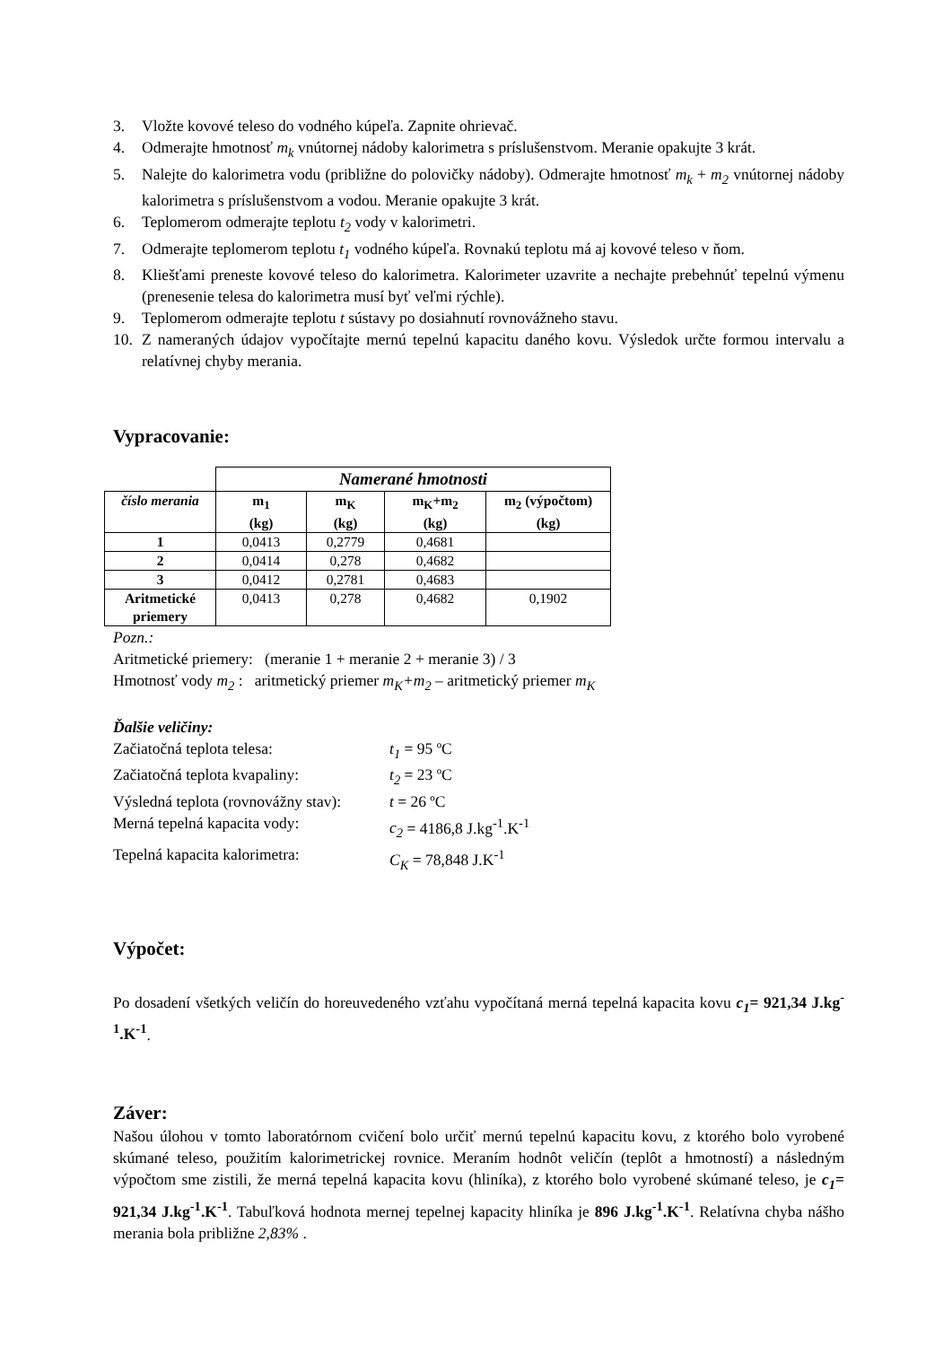3. Vložte kovové teleso do vodného kúpeľa. Zapnite ohrievač.
4. Odmerajte hmotnosť m<sub>k</sub> vnútornej nádoby kalorimetra s príslušenstvom. Meranie opakujte 3 krát.
5. Nalejte do kalorimetra vodu (približne do polovičky nádoby). Odmerajte hmotnosť m<sub>k</sub> + m<sub>2</sub> vnútornej nádoby kalorimetra s príslušenstvom a vodou. Meranie opakujte 3 krát.
6. Teplomerom odmerajte teplotu t<sub>2</sub> vody v kalorimetri.
7. Odmerajte teplomerom teplotu t<sub>1</sub> vodného kúpeľa. Rovnakú teplotu má aj kovové teleso v ňom.
8. Kliešťami preneste kovové teleso do kalorimetra. Kalorimeter uzavrite a nechajte prebehnúť tepelnú výmenu (prenesenie telesa do kalorimetra musí byť veľmi rýchle).
9. Teplomerom odmerajte teplotu t sústavy po dosiahnutí rovnovážneho stavu.
10. Z nameraných údajov vypočítajte mernú tepelnú kapacitu daného kovu. Výsledok určte formou intervalu a relatívnej chyby merania.
Vypracovanie:
| | Namerané hmotnosti | | | |
| číslo merania | m<sub>1</sub> (kg) | m<sub>K</sub> (kg) | m<sub>K</sub>+m<sub>2</sub> (kg) | m<sub>2</sub> (výpočtom) (kg) |
| 1 | 0,0413 | 0,2779 | 0,4681 | |
| 2 | 0,0414 | 0,278 | 0,4682 | |
| 3 | 0,0412 | 0,2781 | 0,4683 | |
| Aritmetické priemery | 0,0413 | 0,278 | 0,4682 | 0,1902 |
Pozn.:
Aritmetické priemery: (meranie 1 + meranie 2 + meranie 3) / 3
Hmotnosť vody m<sub>2</sub> : aritmetický priemer m<sub>K</sub>+m<sub>2</sub> – aritmetický priemer m<sub>K</sub>
Ďalšie veličiny:
Začiatočná teplota telesa: t<sub>1</sub> = 95 ºC
Začiatočná teplota kvapaliny: t<sub>2</sub> = 23 ºC
Výsledná teplota (rovnovážny stav): t = 26 ºC
Merná tepelná kapacita vody: c<sub>2</sub> = 4186,8 J.kg<sup>-1</sup>.K<sup>-1</sup>
Tepelná kapacita kalorimetra: C<sub>K</sub> = 78,848 J.K<sup>-1</sup>
Výpočet:
Po dosadení všetkých veličín do horeuvedeného vzťahu vypočítaná merná tepelná kapacita kovu c<sub>1</sub>= 921,34 J.kg<sup>-1</sup>.K<sup>-1</sup>.
Záver:
Našou úlohou v tomto laboratórnom cvičení bolo určiť mernú tepelnú kapacitu kovu, z ktorého bolo vyrobené skúmané teleso, použitím kalorimetrickej rovnice. Meraním hodnôt veličín (teplôt a hmotností) a následným výpočtom sme zistili, že merná tepelná kapacita kovu (hliníka), z ktorého bolo vyrobené skúmané teleso, je c<sub>1</sub>= 921,34 J.kg<sup>-1</sup>.K<sup>-1</sup>. Tabuľková hodnota mernej tepelnej kapacity hliníka je 896 J.kg<sup>-1</sup>.K<sup>-1</sup>. Relatívna chyba nášho merania bola približne 2,83% .